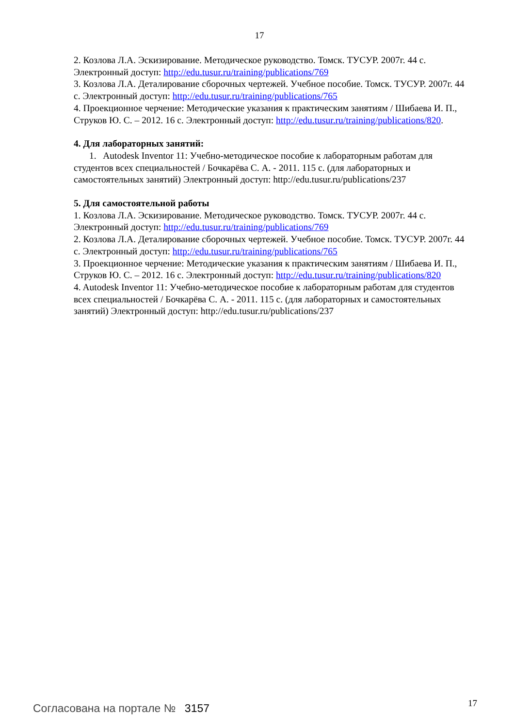17
2. Козлова Л.А. Эскизирование. Методическое руководство. Томск. ТУСУР. 2007г. 44 с. Электронный доступ: http://edu.tusur.ru/training/publications/769
3. Козлова Л.А. Деталирование сборочных чертежей. Учебное пособие. Томск. ТУСУР. 2007г. 44 с. Электронный доступ: http://edu.tusur.ru/training/publications/765
4. Проекционное черчение: Методические указания к практическим занятиям / Шибаева И. П., Струков Ю. С. – 2012. 16 с. Электронный доступ: http://edu.tusur.ru/training/publications/820.
4. Для лабораторных занятий:
1. Autodesk Inventor 11: Учебно-методическое пособие к лабораторным работам для студентов всех специальностей / Бочкарёва С. А. - 2011. 115 с. (для лабораторных и самостоятельных занятий) Электронный доступ: http://edu.tusur.ru/publications/237
5. Для самостоятельной работы
1. Козлова Л.А. Эскизирование. Методическое руководство. Томск. ТУСУР. 2007г. 44 с. Электронный доступ: http://edu.tusur.ru/training/publications/769
2. Козлова Л.А. Деталирование сборочных чертежей. Учебное пособие. Томск. ТУСУР. 2007г. 44 с. Электронный доступ: http://edu.tusur.ru/training/publications/765
3. Проекционное черчение: Методические указания к практическим занятиям / Шибаева И. П., Струков Ю. С. – 2012. 16 с. Электронный доступ: http://edu.tusur.ru/training/publications/820
4. Autodesk Inventor 11: Учебно-методическое пособие к лабораторным работам для студентов всех специальностей / Бочкарёва С. А. - 2011. 115 с. (для лабораторных и самостоятельных занятий) Электронный доступ: http://edu.tusur.ru/publications/237
Согласована на портале № 3157 17